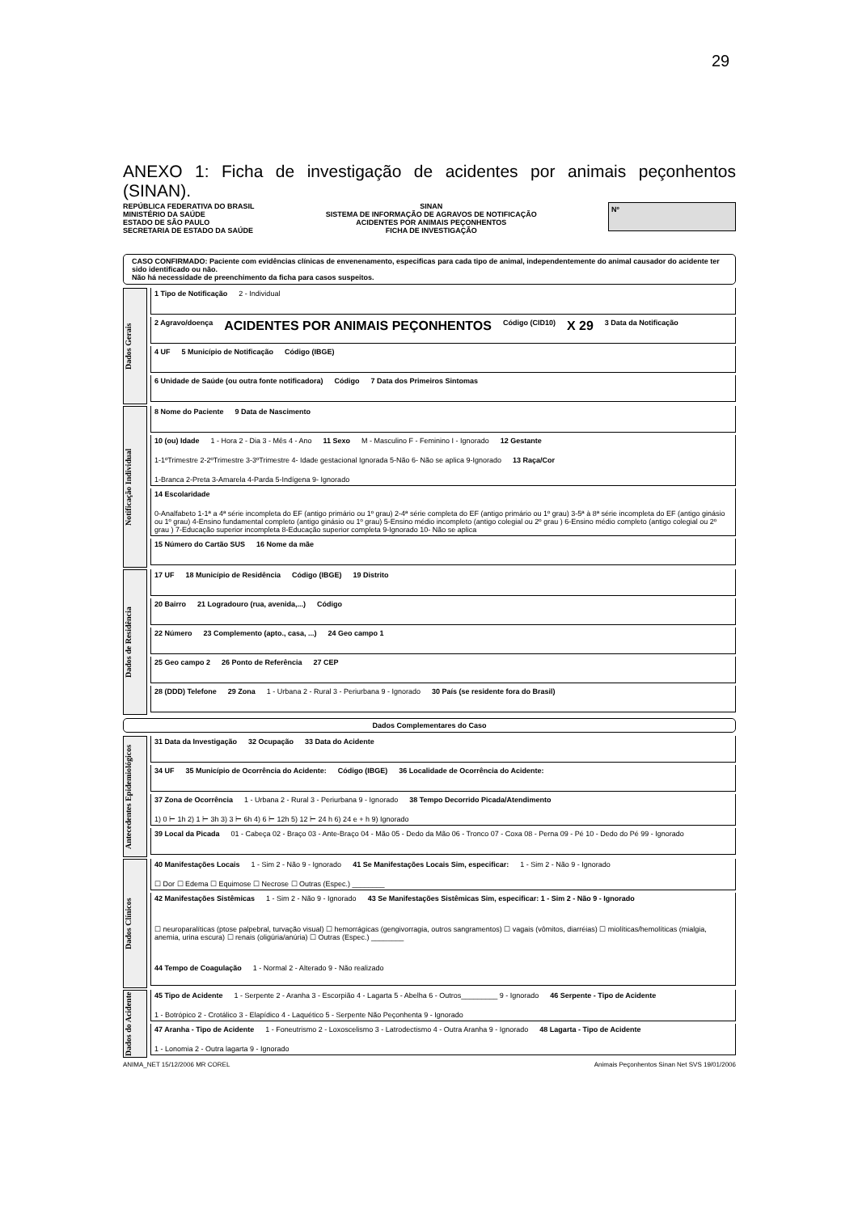29
ANEXO 1: Ficha de investigação de acidentes por animais peçonhentos (SINAN).
REPÚBLICA FEDERATIVA DO BRASIL
MINISTÉRIO DA SAÚDE
ESTADO DE SÃO PAULO
SECRETARIA DE ESTADO DA SAÚDE
SINAN
SISTEMA DE INFORMAÇÃO DE AGRAVOS DE NOTIFICAÇÃO
ACIDENTES POR ANIMAIS PEÇONHENTOS
FICHA DE INVESTIGAÇÃO
Nº
CASO CONFIRMADO: Paciente com evidências clínicas de envenenamento, especificas para cada tipo de animal, independentemente do animal causador do acidente ter sido identificado ou não.
Não há necessidade de preenchimento da ficha para casos suspeitos.
Dados Gerais
1 Tipo de Notificação 2 - Individual
2 Agravo/doença ACIDENTES POR ANIMAIS PEÇONHENTOS Código (CID10) X 29 3 Data da Notificação
4 UF 5 Município de Notificação Código (IBGE)
6 Unidade de Saúde (ou outra fonte notificadora) Código 7 Data dos Primeiros Sintomas
Notificação Individual
8 Nome do Paciente 9 Data de Nascimento
10 (ou) Idade 1 - Hora 2 - Dia 3 - Mês 4 - Ano 11 Sexo M - Masculino F - Feminino I - Ignorado 12 Gestante 1-1ºTrimestre 2-2ºTrimestre 3-3ºTrimestre 4- Idade gestacional Ignorada 5-Não 6- Não se aplica 9-Ignorado 13 Raça/Cor 1-Branca 2-Preta 3-Amarela 4-Parda 5-Indígena 9- Ignorado
14 Escolaridade 0-Analfabeto 1-1ª a 4ª série incompleta do EF (antigo primário ou 1º grau) 2-4ª série completa do EF (antigo primário ou 1º grau) 3-5ª à 8ª série incompleta do EF (antigo ginásio ou 1º grau) 4-Ensino fundamental completo (antigo ginásio ou 1º grau) 5-Ensino médio incompleto (antigo colegial ou 2º grau ) 6-Ensino médio completo (antigo colegial ou 2º grau ) 7-Educação superior incompleta 8-Educação superior completa 9-Ignorado 10- Não se aplica
15 Número do Cartão SUS 16 Nome da mãe
Dados de Residência
17 UF 18 Município de Residência Código (IBGE) 19 Distrito
20 Bairro 21 Logradouro (rua, avenida,...) Código
22 Número 23 Complemento (apto., casa, ...) 24 Geo campo 1
25 Geo campo 2 26 Ponto de Referência 27 CEP
28 (DDD) Telefone 29 Zona 1 - Urbana 2 - Rural 3 - Periurbana 9 - Ignorado 30 País (se residente fora do Brasil)
Dados Complementares do Caso
Antecedentes Epidemiológicos
31 Data da Investigação 32 Ocupação 33 Data do Acidente
34 UF 35 Município de Ocorrência do Acidente: Código (IBGE) 36 Localidade de Ocorrência do Acidente:
37 Zona de Ocorrência 1 - Urbana 2 - Rural 3 - Periurbana 9 - Ignorado 38 Tempo Decorrido Picada/Atendimento 1) 0 ⊢ 1h 2) 1 ⊢ 3h 3) 3 ⊢ 6h 4) 6 ⊢ 12h 5) 12 ⊢ 24 h 6) 24 e + h 9) Ignorado
39 Local da Picada 01 - Cabeça 02 - Braço 03 - Ante-Braço 04 - Mão 05 - Dedo da Mão 06 - Tronco 07 - Coxa 08 - Perna 09 - Pé 10 - Dedo do Pé 99 - Ignorado
Dados Clínicos
40 Manifestações Locais 1 - Sim 2 - Não 9 - Ignorado 41 Se Manifestações Locais Sim, especificar: 1 - Sim 2 - Não 9 - Ignorado ☐ Dor ☐ Edema ☐ Equimose ☐ Necrose ☐ Outras (Espec.) ________
42 Manifestações Sistêmicas 1 - Sim 2 - Não 9 - Ignorado 43 Se Manifestações Sistêmicas Sim, especificar: 1 - Sim 2 - Não 9 - Ignorado ☐ neuroparalíticas (ptose palpebral, turvação visual) ☐ hemorrágicas (gengivorragia, outros sangramentos) ☐ vagais (vômitos, diarréias) ☐ miolíticas/hemolíticas (mialgia, anemia, urina escura) ☐ renais (oligúria/anúria) ☐ Outras (Espec.) ________ 44 Tempo de Coagulação 1 - Normal 2 - Alterado 9 - Não realizado
Dados do Acidente
45 Tipo de Acidente 1 - Serpente 2 - Aranha 3 - Escorpião 4 - Lagarta 5 - Abelha 6 - Outros_________ 9 - Ignorado 46 Serpente - Tipo de Acidente 1 - Botrópico 2 - Crotálico 3 - Elapídico 4 - Laquético 5 - Serpente Não Peçonhenta 9 - Ignorado
47 Aranha - Tipo de Acidente 1 - Foneutrismo 2 - Loxoscelismo 3 - Latrodectismo 4 - Outra Aranha 9 - Ignorado 48 Lagarta - Tipo de Acidente 1 - Lonomia 2 - Outra lagarta 9 - Ignorado
ANIMA_NET 15/12/2006 MR COREL Animais Peçonhentos Sinan Net SVS 19/01/2006